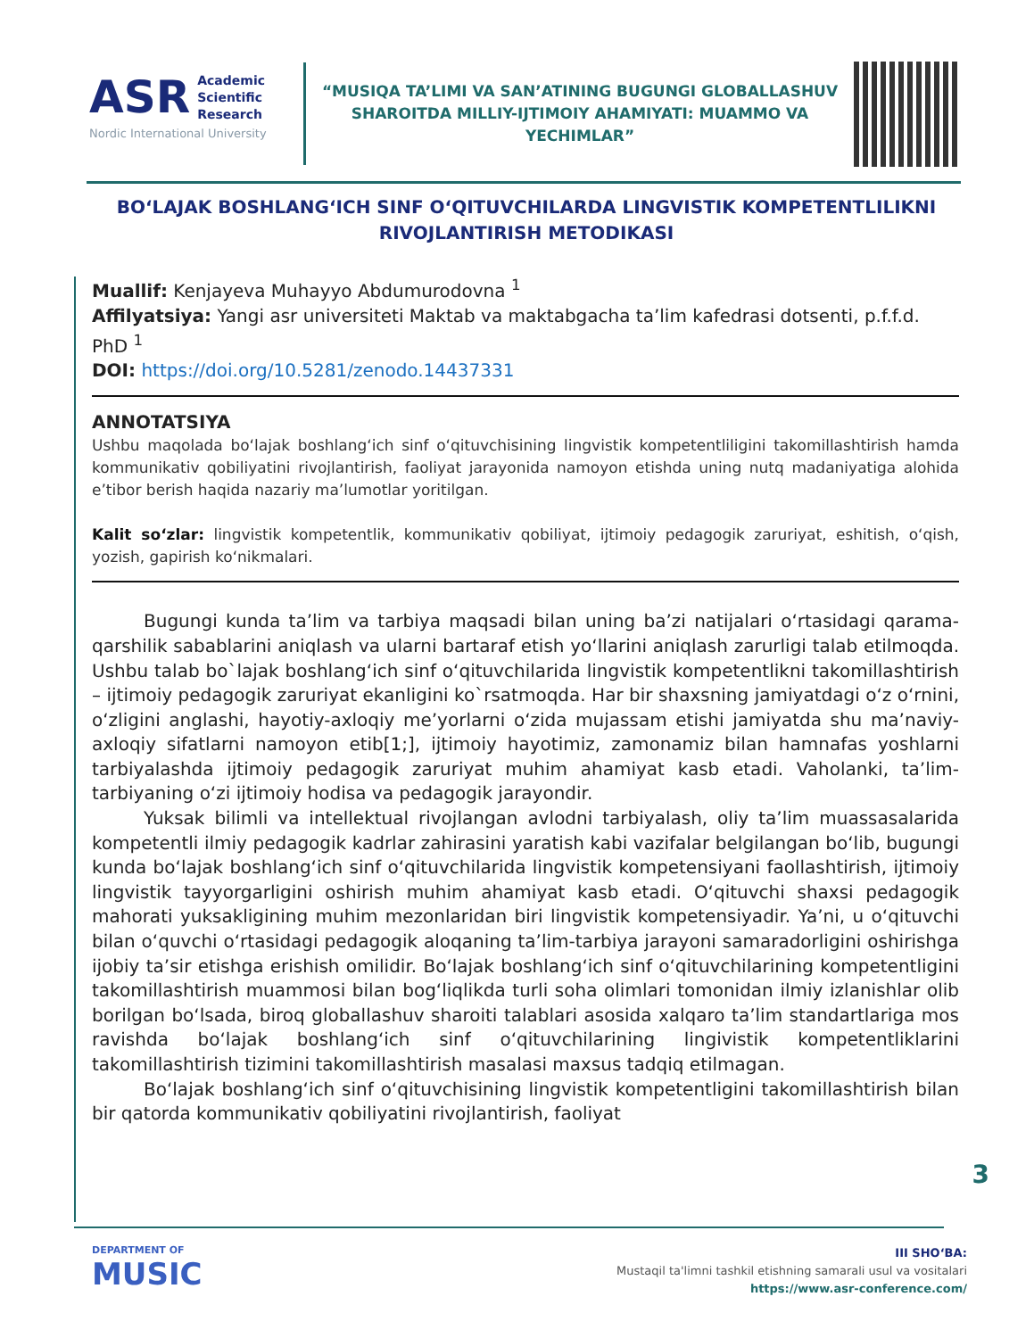ASR Academic
Scientific
Research
Nordic International University
“MUSIQA TA’LIMI VA SAN’ATINING BUGUNGI GLOBALLASHUV SHAROITDA MILLIY-IJTIMOIY AHAMIYATI: MUAMMO VA YECHIMLAR”
BO‘LAJAK BOSHLANG‘ICH SINF O‘QITUVCHILARDA LINGVISTIK KOMPETENTLILIKNI RIVOJLANTIRISH METODIKASI
Muallif: Kenjayeva Muhayyo Abdumurodovna <sup>1</sup>
Affilyatsiya: Yangi asr universiteti Maktab va maktabgacha ta’lim kafedrasi dotsenti, p.f.f.d. PhD <sup>1</sup>
DOI: https://doi.org/10.5281/zenodo.14437331
ANNOTATSIYA
Ushbu maqolada bo‘lajak boshlang‘ich sinf o‘qituvchisining lingvistik kompetentliligini takomillashtirish hamda kommunikativ qobiliyatini rivojlantirish, faoliyat jarayonida namoyon etishda uning nutq madaniyatiga alohida e’tibor berish haqida nazariy ma’lumotlar yoritilgan.
Kalit so‘zlar: lingvistik kompetentlik, kommunikativ qobiliyat, ijtimoiy pedagogik zaruriyat, eshitish, o‘qish, yozish, gapirish ko‘nikmalari.
Bugungi kunda ta’lim va tarbiya maqsadi bilan uning ba’zi natijalari o‘rtasidagi qarama-qarshilik sabablarini aniqlash va ularni bartaraf etish yo‘llarini aniqlash zarurligi talab etilmoqda. Ushbu talab bo`lajak boshlang‘ich sinf o‘qituvchilarida lingvistik kompetentlikni takomillashtirish – ijtimoiy pedagogik zaruriyat ekanligini ko`rsatmoqda. Har bir shaxsning jamiyatdagi o‘z o‘rnini, o‘zligini anglashi, hayotiy-axloqiy me’yorlarni o‘zida mujassam etishi jamiyatda shu ma’naviy-axloqiy sifatlarni namoyon etib[1;], ijtimoiy hayotimiz, zamonamiz bilan hamnafas yoshlarni tarbiyalashda ijtimoiy pedagogik zaruriyat muhim ahamiyat kasb etadi. Vaholanki, ta’lim-tarbiyaning o‘zi ijtimoiy hodisa va pedagogik jarayondir.
Yuksak bilimli va intellektual rivojlangan avlodni tarbiyalash, oliy ta’lim muassasalarida kompetentli ilmiy pedagogik kadrlar zahirasini yaratish kabi vazifalar belgilangan bo‘lib, bugungi kunda bo‘lajak boshlang‘ich sinf o‘qituvchilarida lingvistik kompetensiyani faollashtirish, ijtimoiy lingvistik tayyorgarligini oshirish muhim ahamiyat kasb etadi. O‘qituvchi shaxsi pedagogik mahorati yuksakligining muhim mezonlaridan biri lingvistik kompetensiyadir. Ya’ni, u o‘qituvchi bilan o‘quvchi o‘rtasidagi pedagogik aloqaning ta’lim-tarbiya jarayoni samaradorligini oshirishga ijobiy ta’sir etishga erishish omilidir. Bo‘lajak boshlang‘ich sinf o‘qituvchilarining kompetentligini takomillashtirish muammosi bilan bog‘liqlikda turli soha olimlari tomonidan ilmiy izlanishlar olib borilgan bo‘lsada, biroq globallashuv sharoiti talablari asosida xalqaro ta’lim standartlariga mos ravishda bo‘lajak boshlang‘ich sinf o‘qituvchilarining lingivistik kompetentliklarini takomillashtirish tizimini takomillashtirish masalasi maxsus tadqiq etilmagan.
Bo‘lajak boshlang‘ich sinf o‘qituvchisining lingvistik kompetentligini takomillashtirish bilan bir qatorda kommunikativ qobiliyatini rivojlantirish, faoliyat
3
DEPARTMENT OF
MUSIC
III SHO‘BA:
Mustaqil ta'limni tashkil etishning samarali usul va vositalari
https://www.asr-conference.com/